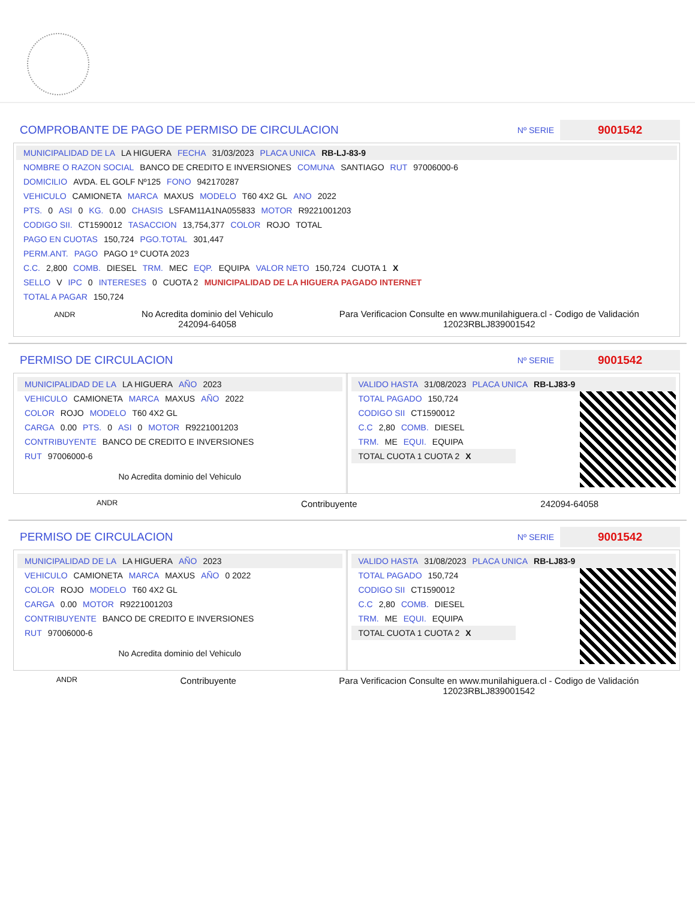COMPROBANTE DE PAGO DE PERMISO DE CIRCULACION
Nº SERIE 9001542
MUNICIPALIDAD DE LA LA HIGUERA FECHA 31/03/2023 PLACA UNICA RB-LJ-83-9
NOMBRE O RAZON SOCIAL BANCO DE CREDITO E INVERSIONES COMUNA SANTIAGO RUT 97006000-6
DOMICILIO AVDA. EL GOLF Nº125 FONO 942170287
VEHICULO CAMIONETA MARCA MAXUS MODELO T60 4X2 GL ANO 2022
PTS. 0 ASI 0 KG. 0.00 CHASIS LSFAM11A1NA055833 MOTOR R9221001203
CODIGO SII. CT1590012 TASACCION 13,754,377 COLOR ROJO TOTAL
PAGO EN CUOTAS 150,724 PGO.TOTAL 301,447
PERM.ANT. PAGO PAGO 1º CUOTA 2023
C.C. 2,800 COMB. DIESEL TRM. MEC EQP. EQUIPA VALOR NETO 150,724 CUOTA 1 X
SELLO V IPC 0 INTERESES 0 CUOTA 2 MUNICIPALIDAD DE LA HIGUERA PAGADO INTERNET
TOTAL A PAGAR 150,724
ANDR
No Acredita dominio del Vehiculo
242094-64058
Para Verificacion Consulte en www.munilahiguera.cl - Codigo de Validación
12023RBLJ839001542
PERMISO DE CIRCULACION
Nº SERIE 9001542
MUNICIPALIDAD DE LA LA HIGUERA AÑO 2023
VEHICULO CAMIONETA MARCA MAXUS AÑO 2022
COLOR ROJO MODELO T60 4X2 GL
CARGA 0.00 PTS. 0 ASI 0 MOTOR R9221001203
CONTRIBUYENTE BANCO DE CREDITO E INVERSIONES
RUT 97006000-6
No Acredita dominio del Vehiculo
VALIDO HASTA 31/08/2023 PLACA UNICA RB-LJ83-9
TOTAL PAGADO 150,724
CODIGO SII CT1590012
C.C 2,80 COMB. DIESEL
TRM. ME EQUI. EQUIPA
TOTAL CUOTA 1 CUOTA 2
X
ANDR Contribuyente 242094-64058
PERMISO DE CIRCULACION
Nº SERIE 9001542
MUNICIPALIDAD DE LA LA HIGUERA AÑO 2023
VEHICULO CAMIONETA MARCA MAXUS AÑO 0 2022
COLOR ROJO MODELO T60 4X2 GL
CARGA 0.00 MOTOR R9221001203
CONTRIBUYENTE BANCO DE CREDITO E INVERSIONES
RUT 97006000-6
No Acredita dominio del Vehiculo
VALIDO HASTA 31/08/2023 PLACA UNICA RB-LJ83-9
TOTAL PAGADO 150,724
CODIGO SII CT1590012
C.C 2,80 COMB. DIESEL
TRM. ME EQUI. EQUIPA
TOTAL CUOTA 1 CUOTA 2
X
ANDR Contribuyente Para Verificacion Consulte en www.munilahiguera.cl - Codigo de Validación
12023RBLJ839001542